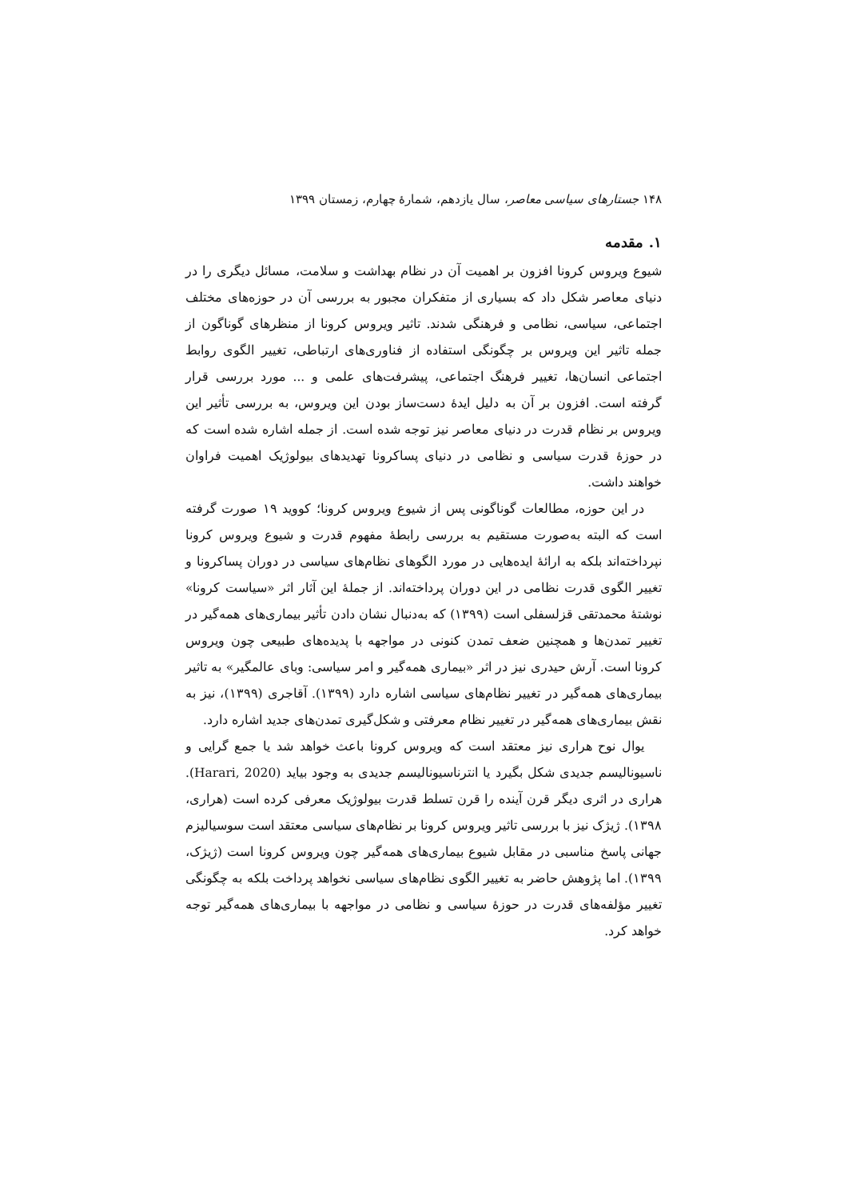۱۴۸ جستارهای سیاسی معاصر، سال یازدهم، شمارهٔ چهارم، زمستان ۱۳۹۹
۱. مقدمه
شیوع ویروس کرونا افزون بر اهمیت آن در نظام بهداشت و سلامت، مسائل دیگری را در دنیای معاصر شکل داد که بسیاری از متفکران مجبور به بررسی آن در حوزه‌های مختلف اجتماعی، سیاسی، نظامی و فرهنگی شدند. تاثیر ویروس کرونا از منظرهای گوناگون از جمله تاثیر این ویروس بر چگونگی استفاده از فناوری‌های ارتباطی، تغییر الگوی روابط اجتماعی انسان‌ها، تغییر فرهنگ اجتماعی، پیشرفت‌های علمی و ... مورد بررسی قرار گرفته است. افزون بر آن به دلیل ایدهٔ دست‌ساز بودن این ویروس، به بررسی تأثیر این ویروس بر نظام قدرت در دنیای معاصر نیز توجه شده است. از جمله اشاره شده است که در حوزهٔ قدرت سیاسی و نظامی در دنیای پساکرونا تهدیدهای بیولوژیک اهمیت فراوان خواهند داشت.
در این حوزه، مطالعات گوناگونی پس از شیوع ویروس کرونا؛ کووید ۱۹ صورت گرفته است که البته به‌صورت مستقیم به بررسی رابطهٔ مفهوم قدرت و شیوع ویروس کرونا نپرداخته‌اند بلکه به ارائهٔ ایده‌هایی در مورد الگوهای نظام‌های سیاسی در دوران پساکرونا و تغییر الگوی قدرت نظامی در این دوران پرداخته‌اند. از جملهٔ این آثار اثر «سیاست کرونا» نوشتهٔ محمدتقی قزلسفلی است (۱۳۹۹) که به‌دنبال نشان دادن تأثیر بیماری‌های همه‌گیر در تغییر تمدن‌ها و همچنین ضعف تمدن کنونی در مواجهه با پدیده‌های طبیعی چون ویروس کرونا است. آرش حیدری نیز در اثر «بیماری همه‌گیر و امر سیاسی: وبای عالمگیر» به تاثیر بیماری‌های همه‌گیر در تغییر نظام‌های سیاسی اشاره دارد (۱۳۹۹). آقاجری (۱۳۹۹)، نیز به نقش بیماری‌های همه‌گیر در تغییر نظام معرفتی و شکل‌گیری تمدن‌های جدید اشاره دارد.
یوال نوح هراری نیز معتقد است که ویروس کرونا باعث خواهد شد یا جمع گرایی و ناسیونالیسم جدیدی شکل بگیرد یا انترناسیونالیسم جدیدی به وجود بیاید (Harari, 2020). هراری در اثری دیگر قرن آینده را قرن تسلط قدرت بیولوژیک معرفی کرده است (هراری، ۱۳۹۸). ژیژک نیز با بررسی تاثیر ویروس کرونا بر نظام‌های سیاسی معتقد است سوسیالیزم جهانی پاسخ مناسبی در مقابل شیوع بیماری‌های همه‌گیر چون ویروس کرونا است (ژیژک، ۱۳۹۹). اما پژوهش حاضر به تغییر الگوی نظام‌های سیاسی نخواهد پرداخت بلکه به چگونگی تغییر مؤلفه‌های قدرت در حوزهٔ سیاسی و نظامی در مواجهه با بیماری‌های همه‌گیر توجه خواهد کرد.